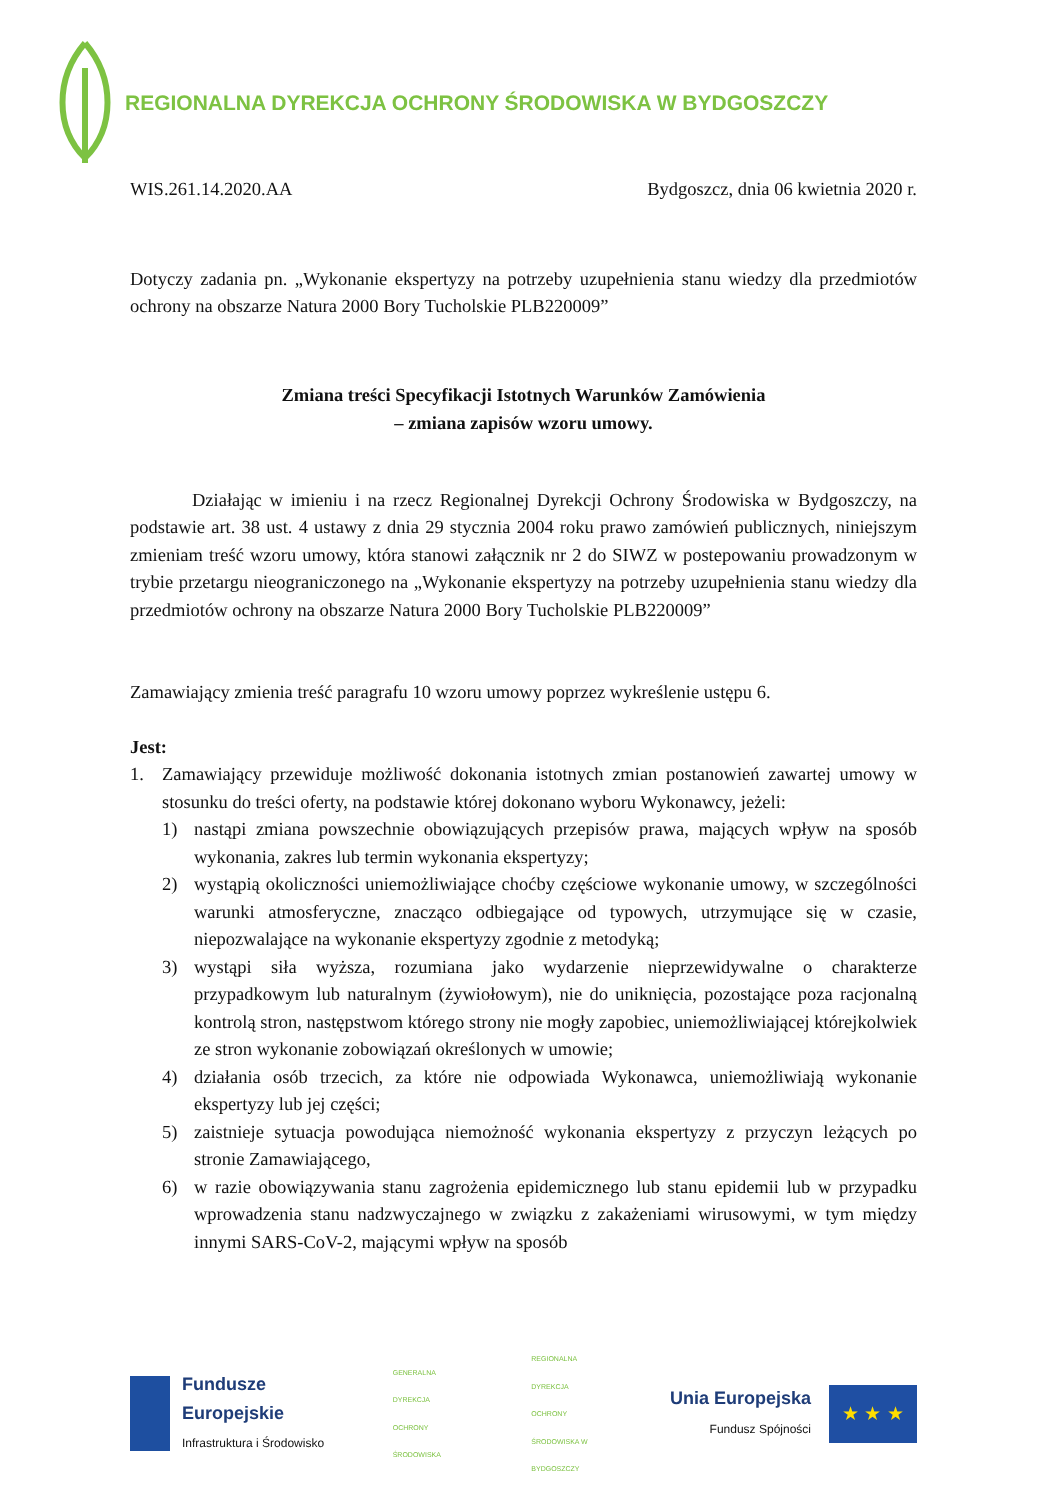REGIONALNA DYREKCJA OCHRONY ŚRODOWISKA W BYDGOSZCZY
WIS.261.14.2020.AA Bydgoszcz, dnia 06 kwietnia 2020 r.
Dotyczy zadania pn. „Wykonanie ekspertyzy na potrzeby uzupełnienia stanu wiedzy dla przedmiotów ochrony na obszarze Natura 2000 Bory Tucholskie PLB220009”
Zmiana treści Specyfikacji Istotnych Warunków Zamówienia
– zmiana zapisów wzoru umowy.
Działając w imieniu i na rzecz Regionalnej Dyrekcji Ochrony Środowiska w Bydgoszczy, na podstawie art. 38 ust. 4 ustawy z dnia 29 stycznia 2004 roku prawo zamówień publicznych, niniejszym zmieniam treść wzoru umowy, która stanowi załącznik nr 2 do SIWZ w postepowaniu prowadzonym w trybie przetargu nieograniczonego na „Wykonanie ekspertyzy na potrzeby uzupełnienia stanu wiedzy dla przedmiotów ochrony na obszarze Natura 2000 Bory Tucholskie PLB220009”
Zamawiający zmienia treść paragrafu 10 wzoru umowy poprzez wykreślenie ustępu 6.
Jest:
1. Zamawiający przewiduje możliwość dokonania istotnych zmian postanowień zawartej umowy w stosunku do treści oferty, na podstawie której dokonano wyboru Wykonawcy, jeżeli:
1) nastąpi zmiana powszechnie obowiązujących przepisów prawa, mających wpływ na sposób wykonania, zakres lub termin wykonania ekspertyzy;
2) wystąpią okoliczności uniemożliwiające choćby częściowe wykonanie umowy, w szczególności warunki atmosferyczne, znacząco odbiegające od typowych, utrzymujące się w czasie, niepozwalające na wykonanie ekspertyzy zgodnie z metodyką;
3) wystąpi siła wyższa, rozumiana jako wydarzenie nieprzewidywalne o charakterze przypadkowym lub naturalnym (żywiołowym), nie do uniknięcia, pozostające poza racjonalną kontrolą stron, następstwom którego strony nie mogły zapobiec, uniemożliwiającej którejkolwiek ze stron wykonanie zobowiązań określonych w umowie;
4) działania osób trzecich, za które nie odpowiada Wykonawca, uniemożliwiają wykonanie ekspertyzy lub jej części;
5) zaistnieje sytuacja powodująca niemożność wykonania ekspertyzy z przyczyn leżących po stronie Zamawiającego,
6) w razie obowiązywania stanu zagrożenia epidemicznego lub stanu epidemii lub w przypadku wprowadzenia stanu nadzwyczajnego w związku z zakażeniami wirusowymi, w tym między innymi SARS-CoV-2, mającymi wpływ na sposób
Fundusze
Europejskie
Infrastruktura i Środowisko
GENERALNA DYREKCJA OCHRONY ŚRODOWISKA
REGIONALNA DYREKCJA OCHRONY ŚRODOWISKA W BYDGOSZCZY
Unia Europejska
Fundusz Spójności
★ ★ ★